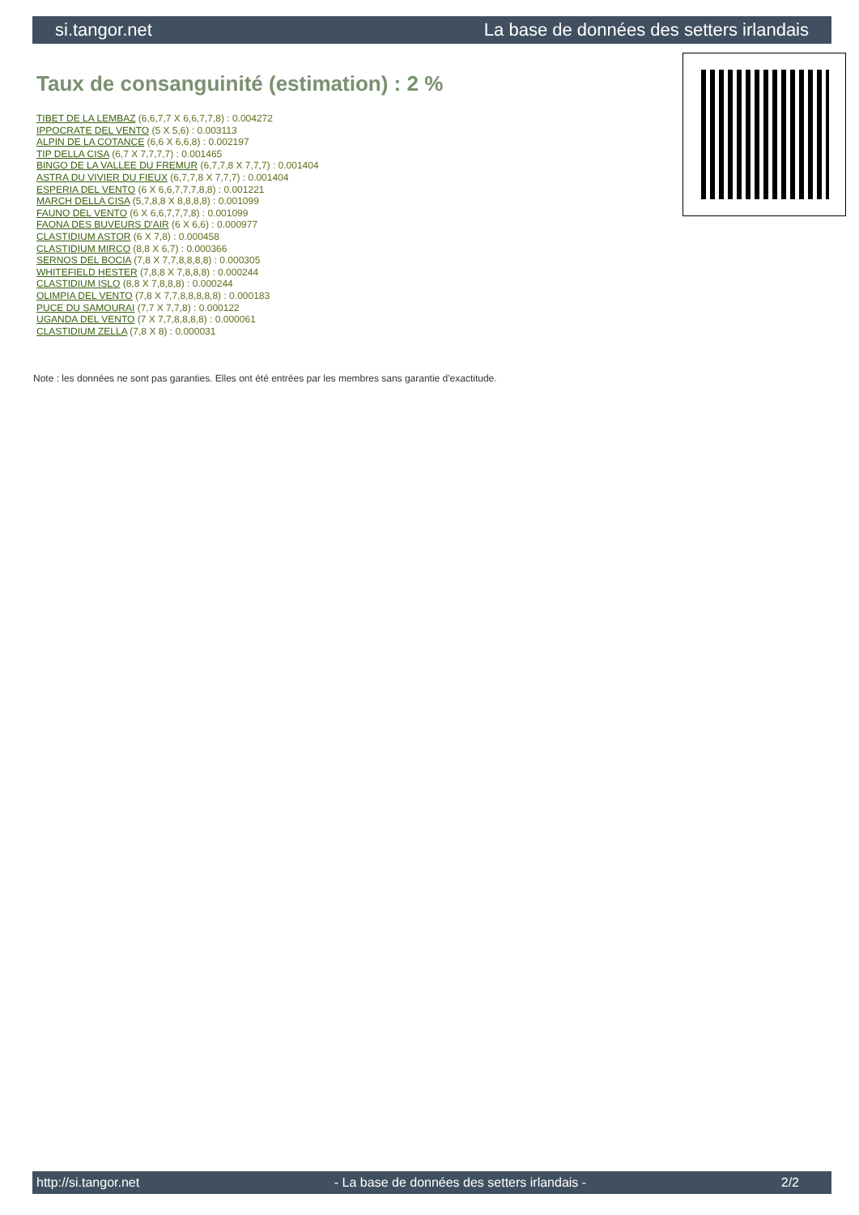si.tangor.net La base de données des setters irlandais
Taux de consanguinité (estimation) : 2 %
TIBET DE LA LEMBAZ (6,6,7,7 X 6,6,7,7,8) : 0.004272
IPPOCRATE DEL VENTO (5 X 5,6) : 0.003113
ALPIN DE LA COTANCE (6,6 X 6,6,8) : 0.002197
TIP DELLA CISA (6,7 X 7,7,7,7) : 0.001465
BINGO DE LA VALLEE DU FREMUR (6,7,7,8 X 7,7,7) : 0.001404
ASTRA DU VIVIER DU FIEUX (6,7,7,8 X 7,7,7) : 0.001404
ESPERIA DEL VENTO (6 X 6,6,7,7,7,8,8) : 0.001221
MARCH DELLA CISA (5,7,8,8 X 8,8,8,8) : 0.001099
FAUNO DEL VENTO (6 X 6,6,7,7,7,8) : 0.001099
FAONA DES BUVEURS D'AIR (6 X 6,6) : 0.000977
CLASTIDIUM ASTOR (6 X 7,8) : 0.000458
CLASTIDIUM MIRCO (8,8 X 6,7) : 0.000366
SERNOS DEL BOCIA (7,8 X 7,7,8,8,8,8) : 0.000305
WHITEFIELD HESTER (7,8,8 X 7,8,8,8) : 0.000244
CLASTIDIUM ISLO (8,8 X 7,8,8,8) : 0.000244
OLIMPIA DEL VENTO (7,8 X 7,7,8,8,8,8,8) : 0.000183
PUCE DU SAMOURAI (7,7 X 7,7,8) : 0.000122
UGANDA DEL VENTO (7 X 7,7,8,8,8,8) : 0.000061
CLASTIDIUM ZELLA (7,8 X 8) : 0.000031
Note : les données ne sont pas garanties. Elles ont été entrées par les membres sans garantie d'exactitude.
http://si.tangor.net - La base de données des setters irlandais - 2/2